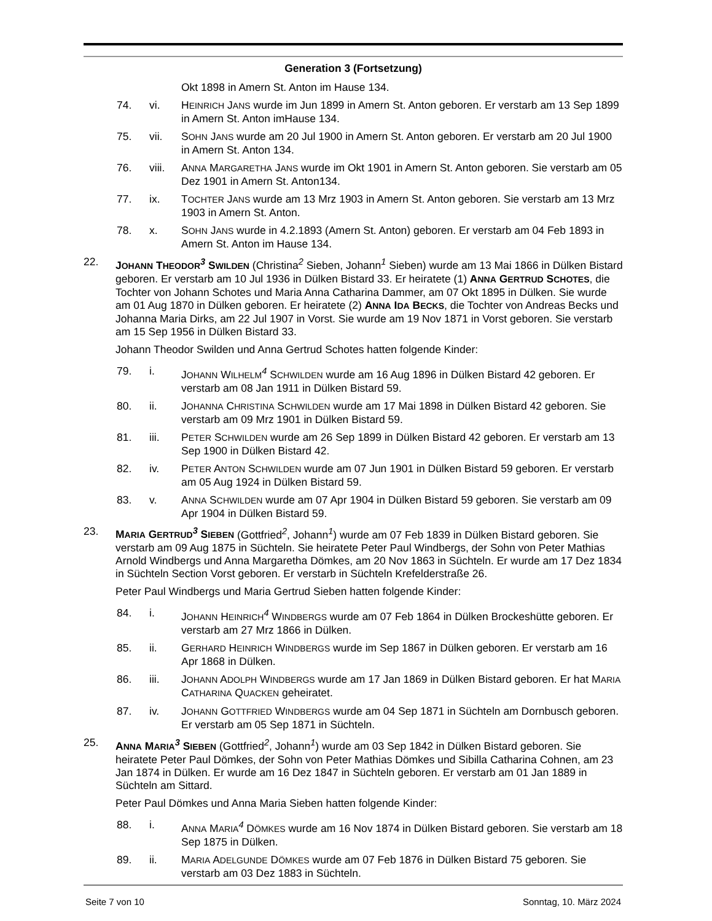Generation 3 (Fortsetzung)
Okt 1898 in Amern St. Anton im Hause 134.
74. vi. HEINRICH JANS wurde im Jun 1899 in Amern St. Anton geboren. Er verstarb am 13 Sep 1899 in Amern St. Anton imHause 134.
75. vii. SOHN JANS wurde am 20 Jul 1900 in Amern St. Anton geboren. Er verstarb am 20 Jul 1900 in Amern St. Anton 134.
76. viii. ANNA MARGARETHA JANS wurde im Okt 1901 in Amern St. Anton geboren. Sie verstarb am 05 Dez 1901 in Amern St. Anton134.
77. ix. TOCHTER JANS wurde am 13 Mrz 1903 in Amern St. Anton geboren. Sie verstarb am 13 Mrz 1903 in Amern St. Anton.
78. x. SOHN JANS wurde in 4.2.1893 (Amern St. Anton) geboren. Er verstarb am 04 Feb 1893 in Amern St. Anton im Hause 134.
22. JOHANN THEODOR<sup>3</sup> SWILDEN (Christina<sup>2</sup> Sieben, Johann<sup>1</sup> Sieben) wurde am 13 Mai 1866 in Dülken Bistard geboren. Er verstarb am 10 Jul 1936 in Dülken Bistard 33. Er heiratete (1) ANNA GERTRUD SCHOTES, die Tochter von Johann Schotes und Maria Anna Catharina Dammer, am 07 Okt 1895 in Dülken. Sie wurde am 01 Aug 1870 in Dülken geboren. Er heiratete (2) ANNA IDA BECKS, die Tochter von Andreas Becks und Johanna Maria Dirks, am 22 Jul 1907 in Vorst. Sie wurde am 19 Nov 1871 in Vorst geboren. Sie verstarb am 15 Sep 1956 in Dülken Bistard 33.
Johann Theodor Swilden und Anna Gertrud Schotes hatten folgende Kinder:
79. i. JOHANN WILHELM<sup>4</sup> SCHWILDEN wurde am 16 Aug 1896 in Dülken Bistard 42 geboren. Er verstarb am 08 Jan 1911 in Dülken Bistard 59.
80. ii. JOHANNA CHRISTINA SCHWILDEN wurde am 17 Mai 1898 in Dülken Bistard 42 geboren. Sie verstarb am 09 Mrz 1901 in Dülken Bistard 59.
81. iii. PETER SCHWILDEN wurde am 26 Sep 1899 in Dülken Bistard 42 geboren. Er verstarb am 13 Sep 1900 in Dülken Bistard 42.
82. iv. PETER ANTON SCHWILDEN wurde am 07 Jun 1901 in Dülken Bistard 59 geboren. Er verstarb am 05 Aug 1924 in Dülken Bistard 59.
83. v. ANNA SCHWILDEN wurde am 07 Apr 1904 in Dülken Bistard 59 geboren. Sie verstarb am 09 Apr 1904 in Dülken Bistard 59.
23. MARIA GERTRUD<sup>3</sup> SIEBEN (Gottfried<sup>2</sup>, Johann<sup>1</sup>) wurde am 07 Feb 1839 in Dülken Bistard geboren. Sie verstarb am 09 Aug 1875 in Süchteln. Sie heiratete Peter Paul Windbergs, der Sohn von Peter Mathias Arnold Windbergs und Anna Margaretha Dömkes, am 20 Nov 1863 in Süchteln. Er wurde am 17 Dez 1834 in Süchteln Section Vorst geboren. Er verstarb in Süchteln Krefelderstraße 26.
Peter Paul Windbergs und Maria Gertrud Sieben hatten folgende Kinder:
84. i. JOHANN HEINRICH<sup>4</sup> WINDBERGS wurde am 07 Feb 1864 in Dülken Brockeshütte geboren. Er verstarb am 27 Mrz 1866 in Dülken.
85. ii. GERHARD HEINRICH WINDBERGS wurde im Sep 1867 in Dülken geboren. Er verstarb am 16 Apr 1868 in Dülken.
86. iii. JOHANN ADOLPH WINDBERGS wurde am 17 Jan 1869 in Dülken Bistard geboren. Er hat MARIA CATHARINA QUACKEN geheiratet.
87. iv. JOHANN GOTTFRIED WINDBERGS wurde am 04 Sep 1871 in Süchteln am Dornbusch geboren. Er verstarb am 05 Sep 1871 in Süchteln.
25. ANNA MARIA<sup>3</sup> SIEBEN (Gottfried<sup>2</sup>, Johann<sup>1</sup>) wurde am 03 Sep 1842 in Dülken Bistard geboren. Sie heiratete Peter Paul Dömkes, der Sohn von Peter Mathias Dömkes und Sibilla Catharina Cohnen, am 23 Jan 1874 in Dülken. Er wurde am 16 Dez 1847 in Süchteln geboren. Er verstarb am 01 Jan 1889 in Süchteln am Sittard.
Peter Paul Dömkes und Anna Maria Sieben hatten folgende Kinder:
88. i. ANNA MARIA<sup>4</sup> DÖMKES wurde am 16 Nov 1874 in Dülken Bistard geboren. Sie verstarb am 18 Sep 1875 in Dülken.
89. ii. MARIA ADELGUNDE DÖMKES wurde am 07 Feb 1876 in Dülken Bistard 75 geboren. Sie verstarb am 03 Dez 1883 in Süchteln.
Seite 7 von 10 Sonntag, 10. März 2024